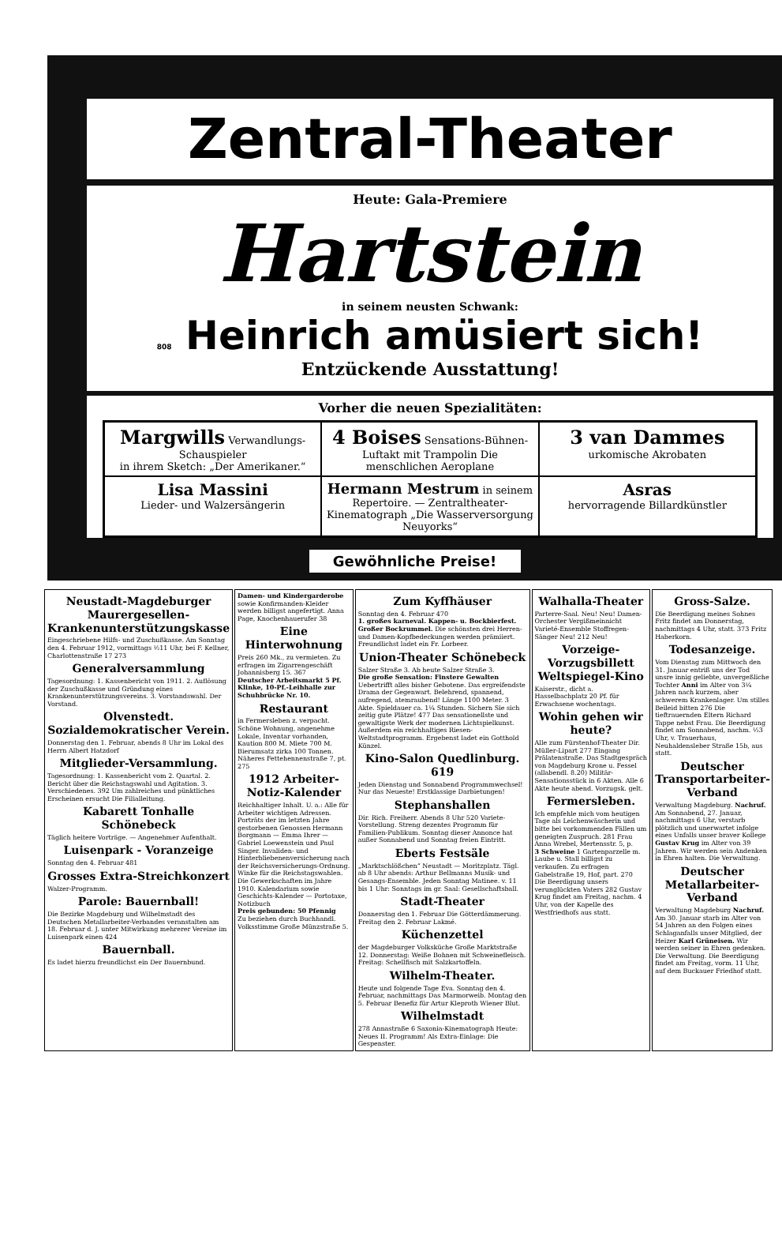Zentral-Theater
Heute: Gala-Premiere
Hartstein
in seinem neusten Schwank:
808 Heinrich amüsiert sich!
Entzückende Ausstattung!
Vorher die neuen Spezialitäten:
Margwills Verwandlungs-Schauspieler
in ihrem Sketch: „Der Amerikaner.“
4 Boises Sensations-Bühnen-Luftakt mit Trampolin Die menschlichen Aeroplane
3 van Dammes
urkomische Akrobaten
Lisa Massini
Lieder- und Walzersängerin
Hermann Mestrum in seinem Repertoire. — Zentraltheater-Kinematograph „Die Wasserversorgung Neuyorks“
Asras
hervorragende Billardkünstler
Gewöhnliche Preise!
Neustadt-Magdeburger Maurergesellen-Krankenunterstützungskasse
Eingeschriebene Hilfs- und Zuschußkasse. Am Sonntag den 4. Februar 1912, vormittags ½11 Uhr, bei F. Kellner, Charlottenstraße 17 273
Generalversammlung
Tagesordnung: 1. Kassenbericht von 1911. 2. Auflösung der Zuschußkasse und Gründung eines Krankenunterstützungsvereins. 3. Vorstandswahl. Der Vorstand.
Olvenstedt. Sozialdemokratischer Verein.
Donnerstag den 1. Februar, abends 8 Uhr im Lokal des Herrn Albert Hatzdorf
Mitglieder-Versammlung.
Tagesordnung: 1. Kassenbericht vom 2. Quartal. 2. Bericht über die Reichstagswahl und Agitation. 3. Verschiedenes. 392 Um zahlreiches und pünktliches Erscheinen ersucht Die Filialleitung.
Kabarett Tonhalle Schönebeck
Täglich heitere Vorträge. — Angenehmer Aufenthalt.
Luisenpark - Voranzeige
Sonntag den 4. Februar 481
Grosses Extra-Streichkonzert
Walzer-Programm.
Parole: Bauernball!
Die Bezirke Magdeburg und Wilhelmstadt des Deutschen Metallarbeiter-Verbandes veranstalten am 18. Februar d. J. unter Mitwirkung mehrerer Vereine im Luisenpark einen 424
Bauernball.
Es ladet hierzu freundlichst ein Der Bauernbund.
Damen- und Kindergarderobe sowie Konfirmanden-Kleider werden billigst angefertigt. Anna Page, Knochenhauerufer 38
Eine Hinterwohnung
Preis 260 Mk., zu vermieten. Zu erfragen im Zigarrengeschäft Johannisberg 15. 367
Deutscher Arbeitsmarkt 5 Pf. Klinke, 10-Pf.-Leihhalle zur Schuhbrücke Nr. 10.
Restaurant
in Fermersleben z. verpacht. Schöne Wohnung, angenehme Lokale, Inventar vorhanden, Kaution 800 M. Miete 700 M. Bierumsatz zirka 100 Tonnen. Näheres Fettehennenstraße 7, pt. 275
1912 Arbeiter-Notiz-Kalender
Reichhaltiger Inhalt. U. a.: Alle für Arbeiter wichtigen Adressen. Porträts der im letzten Jahre gestorbenen Genossen Hermann Borgmann — Emma Ihrer — Gabriel Loewenstein und Paul Singer. Invaliden- und Hinterbliebenenversicherung nach der Reichsversicherungs-Ordnung. Winke für die Reichstagswahlen. Die Gewerkschaften im Jahre 1910. Kalendarium sowie Geschichts-Kalender — Portotaxe, Notizbuch
Preis gebunden: 50 Pfennig
Zu beziehen durch Buchhandl. Volksstimme Große Münzstraße 5.
Zum Kyffhäuser
Sonntag den 4. Februar 470
1. großes karneval. Kappen- u. Bockbierfest. Großer Bockrummel. Die schönsten drei Herren- und Damen-Kopfbedeckungen werden prämiiert. Freundlichst ladet ein Fr. Lorbeer.
Union-Theater Schönebeck
Salzer Straße 3. Ab heute Salzer Straße 3.
Die große Sensation: Finstere Gewalten Uebertrifft alles bisher Gebotene. Das ergreifendste Drama der Gegenwart. Belehrend, spannend, aufregend, atemraubend! Länge 1100 Meter. 3 Akte. Spieldauer ca. 1¼ Stunden. Sichern Sie sich zeitig gute Plätze! 477 Das sensationellste und gewaltigste Werk der modernen Lichtspielkunst. Außerdem ein reichhaltiges Riesen-Weltstadtprogramm. Ergebenst ladet ein Gotthold Künzel.
Kino-Salon Quedlinburg. 619
Jeden Dienstag und Sonnabend Programmwechsel! Nur das Neueste! Erstklassige Darbietungen!
Stephanshallen
Dir. Rich. Freiherr. Abends 8 Uhr 520 Variete-Vorstellung. Streng dezentes Programm für Familien-Publikum. Sonntag dieser Annonce hat außer Sonnabend und Sonntag freien Eintritt.
Eberts Festsäle
„Marktschlößchen“ Neustadt — Moritzplatz. Tägl. ab 8 Uhr abends: Arthur Bellmanns Musik- und Gesangs-Ensemble. Jeden Sonntag Matinee. v. 11 bis 1 Uhr: Sonntags im gr. Saal: Gesellschaftsball.
Stadt-Theater
Donnerstag den 1. Februar Die Götterdämmerung. Freitag den 2. Februar Lakmé.
Küchenzettel
der Magdeburger Volksküche Große Marktstraße 12. Donnerstag: Weiße Bohnen mit Schweinefleisch. Freitag: Schellfisch mit Salzkartoffeln.
Wilhelm-Theater.
Heute und folgende Tage Eva. Sonntag den 4. Februar, nachmittags Das Marmorweib. Montag den 5. Februar Benefiz für Artur Kleproth Wiener Blut.
Wilhelmstadt
278 Annastraße 6 Saxonia-Kinematograph Heute: Neues II. Programm! Als Extra-Einlage: Die Gespenster.
Walhalla-Theater
Parterre-Saal. Neu! Neu! Damen-Orchester Vergißmeinnicht Varieté-Ensemble Stoffregen-Sänger Neu! 212 Neu!
Vorzeige-Vorzugsbillett Weltspiegel-Kino
Kaiserstr., dicht a. Hasselbachplatz 20 Pf. für Erwachsene wochentags.
Wohin gehen wir heute?
Alle zum Fürstenhof-Theater Dir. Müller-Lipart 277 Eingang Prälatenstraße. Das Stadtgespräch von Magdeburg Krone u. Fessel (allabendl. 8.20) Militär-Sensationsstück in 6 Akten. Alle 6 Akte heute abend. Vorzugsk. gelt.
Fermersleben.
Ich empfehle mich vom heutigen Tage als Leichenwäscherin und bitte bei vorkommenden Fällen um geneigten Zuspruch. 281 Frau Anna Wrebel, Mertensstr. 5, p.
3 Schweine 1 Gartenparzelle m. Laube u. Stall billigst zu verkaufen. Zu erfragen Gabelstraße 19, Hof, part. 270
Die Beerdigung unsers verunglückten Vaters 282 Gustav Krug findet am Freitag, nachm. 4 Uhr, von der Kapelle des Westfriedhofs aus statt.
Gross-Salze.
Die Beerdigung meines Sohnes Fritz findet am Donnerstag, nachmittags 4 Uhr, statt. 373 Fritz Haberkorn.
Todesanzeige.
Vom Dienstag zum Mittwoch den 31. Januar entriß uns der Tod unsre innig geliebte, unvergeßliche Tochter Anni im Alter von 3¼ Jahren nach kurzem, aber schwerem Krankenlager. Um stilles Beileid bitten 276 Die tieftrauernden Eltern Richard Tappe nebst Frau. Die Beerdigung findet am Sonnabend, nachm. ½3 Uhr, v. Trauerhaus, Neuhaldensleber Straße 15b, aus statt.
Deutscher Transportarbeiter-Verband
Verwaltung Magdeburg. Nachruf. Am Sonnabend, 27. Januar, nachmittags 6 Uhr, verstarb plötzlich und unerwartet infolge eines Unfalls unser braver Kollege Gustav Krug im Alter von 39 Jahren. Wir werden sein Andenken in Ehren halten. Die Verwaltung.
Deutscher Metallarbeiter-Verband
Verwaltung Magdeburg Nachruf. Am 30. Januar starb im Alter von 54 Jahren an den Folgen eines Schlaganfalls unser Mitglied, der Heizer Karl Grüneisen. Wir werden seiner in Ehren gedenken. Die Verwaltung. Die Beerdigung findet am Freitag, vorm. 11 Uhr, auf dem Buckauer Friedhof statt.